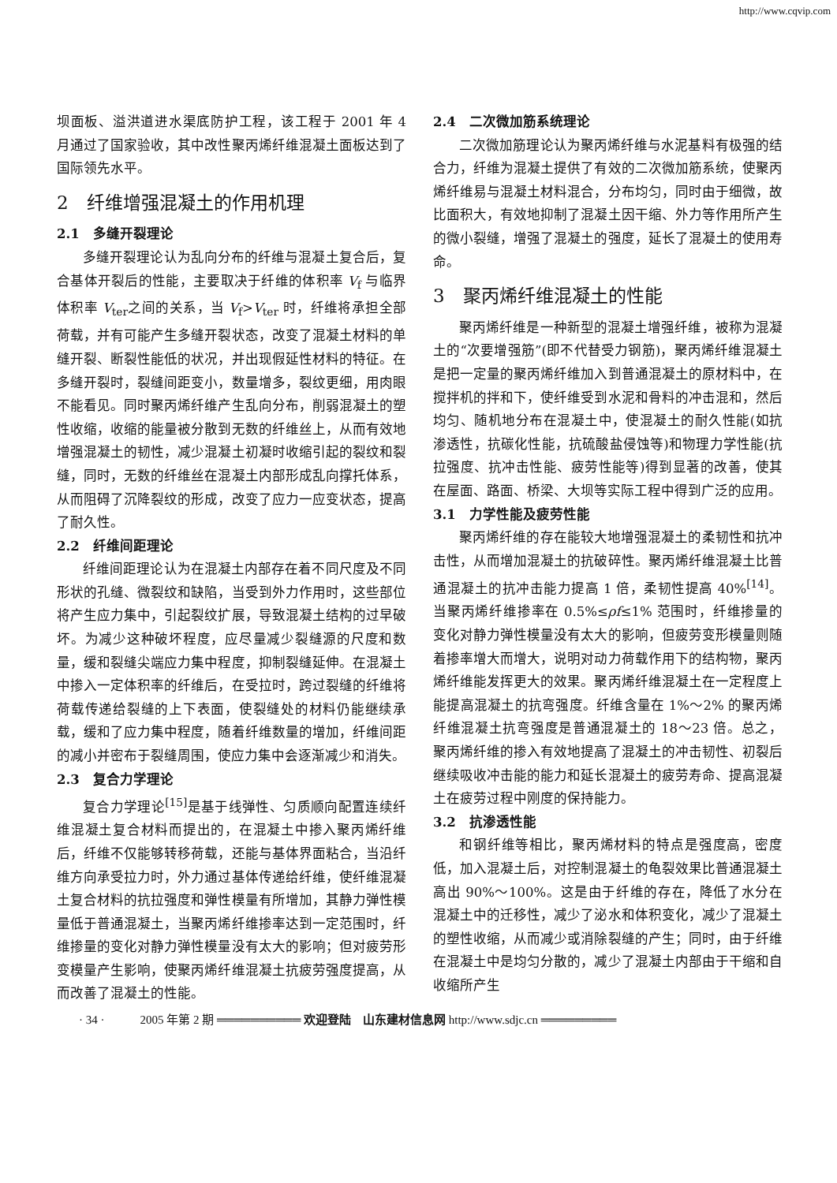http://www.cqvip.com
坝面板、溢洪道进水渠底防护工程，该工程于 2001 年 4 月通过了国家验收，其中改性聚丙烯纤维混凝土面板达到了国际领先水平。
2　纤维增强混凝土的作用机理
2.1　多缝开裂理论
多缝开裂理论认为乱向分布的纤维与混凝土复合后，复合基体开裂后的性能，主要取决于纤维的体积率 V<sub>f</sub> 与临界体积率 V<sub>ter</sub>之间的关系，当 V<sub>f</sub>>V<sub>ter</sub> 时，纤维将承担全部荷载，并有可能产生多缝开裂状态，改变了混凝土材料的单缝开裂、断裂性能低的状况，并出现假延性材料的特征。在多缝开裂时，裂缝间距变小，数量增多，裂纹更细，用肉眼不能看见。同时聚丙烯纤维产生乱向分布，削弱混凝土的塑性收缩，收缩的能量被分散到无数的纤维丝上，从而有效地增强混凝土的韧性，减少混凝土初凝时收缩引起的裂纹和裂缝，同时，无数的纤维丝在混凝土内部形成乱向撑托体系，从而阻碍了沉降裂纹的形成，改变了应力一应变状态，提高了耐久性。
2.2　纤维间距理论
纤维间距理论认为在混凝土内部存在着不同尺度及不同形状的孔缝、微裂纹和缺陷，当受到外力作用时，这些部位将产生应力集中，引起裂纹扩展，导致混凝土结构的过早破坏。为减少这种破坏程度，应尽量减少裂缝源的尺度和数量，缓和裂缝尖端应力集中程度，抑制裂缝延伸。在混凝土中掺入一定体积率的纤维后，在受拉时，跨过裂缝的纤维将荷载传递给裂缝的上下表面，使裂缝处的材料仍能继续承载，缓和了应力集中程度，随着纤维数量的增加，纤维间距的减小并密布于裂缝周围，使应力集中会逐渐减少和消失。
2.3　复合力学理论
复合力学理论<sup>[15]</sup>是基于线弹性、匀质顺向配置连续纤维混凝土复合材料而提出的，在混凝土中掺入聚丙烯纤维后，纤维不仅能够转移荷载，还能与基体界面粘合，当沿纤维方向承受拉力时，外力通过基体传递给纤维，使纤维混凝土复合材料的抗拉强度和弹性模量有所增加，其静力弹性模量低于普通混凝土，当聚丙烯纤维掺率达到一定范围时，纤维掺量的变化对静力弹性模量没有太大的影响；但对疲劳形变模量产生影响，使聚丙烯纤维混凝土抗疲劳强度提高，从而改善了混凝土的性能。
2.4　二次微加筋系统理论
二次微加筋理论认为聚丙烯纤维与水泥基料有极强的结合力，纤维为混凝土提供了有效的二次微加筋系统，使聚丙烯纤维易与混凝土材料混合，分布均匀，同时由于细微，故比面积大，有效地抑制了混凝土因干缩、外力等作用所产生的微小裂缝，增强了混凝土的强度，延长了混凝土的使用寿命。
3　聚丙烯纤维混凝土的性能
聚丙烯纤维是一种新型的混凝土增强纤维，被称为混凝土的“次要增强筋”(即不代替受力钢筋)，聚丙烯纤维混凝土是把一定量的聚丙烯纤维加入到普通混凝土的原材料中，在搅拌机的拌和下，使纤维受到水泥和骨料的冲击混和，然后均匀、随机地分布在混凝土中，使混凝土的耐久性能(如抗渗透性，抗碳化性能，抗硫酸盐侵蚀等)和物理力学性能(抗拉强度、抗冲击性能、疲劳性能等)得到显著的改善，使其在屋面、路面、桥梁、大坝等实际工程中得到广泛的应用。
3.1　力学性能及疲劳性能
聚丙烯纤维的存在能较大地增强混凝土的柔韧性和抗冲击性，从而增加混凝土的抗破碎性。聚丙烯纤维混凝土比普通混凝土的抗冲击能力提高 1 倍，柔韧性提高 40%<sup>[14]</sup>。当聚丙烯纤维掺率在 0.5%≤ρf≤1% 范围时，纤维掺量的变化对静力弹性模量没有太大的影响，但疲劳变形模量则随着掺率增大而增大，说明对动力荷载作用下的结构物，聚丙烯纤维能发挥更大的效果。聚丙烯纤维混凝土在一定程度上能提高混凝土的抗弯强度。纤维含量在 1%～2% 的聚丙烯纤维混凝土抗弯强度是普通混凝土的 18～23 倍。总之，聚丙烯纤维的掺入有效地提高了混凝土的冲击韧性、初裂后继续吸收冲击能的能力和延长混凝土的疲劳寿命、提高混凝土在疲劳过程中刚度的保持能力。
3.2　抗渗透性能
和钢纤维等相比，聚丙烯材料的特点是强度高，密度低，加入混凝土后，对控制混凝土的龟裂效果比普通混凝土高出 90%～100%。这是由于纤维的存在，降低了水分在混凝土中的迁移性，减少了泌水和体积变化，减少了混凝土的塑性收缩，从而减少或消除裂缝的产生；同时，由于纤维在混凝土中是均匀分散的，减少了混凝土内部由于干缩和自收缩所产生
· 34 ·　　　2005 年第 2 期 ══════════ 欢迎登陆　山东建材信息网 http://www.sdjc.cn ═════════